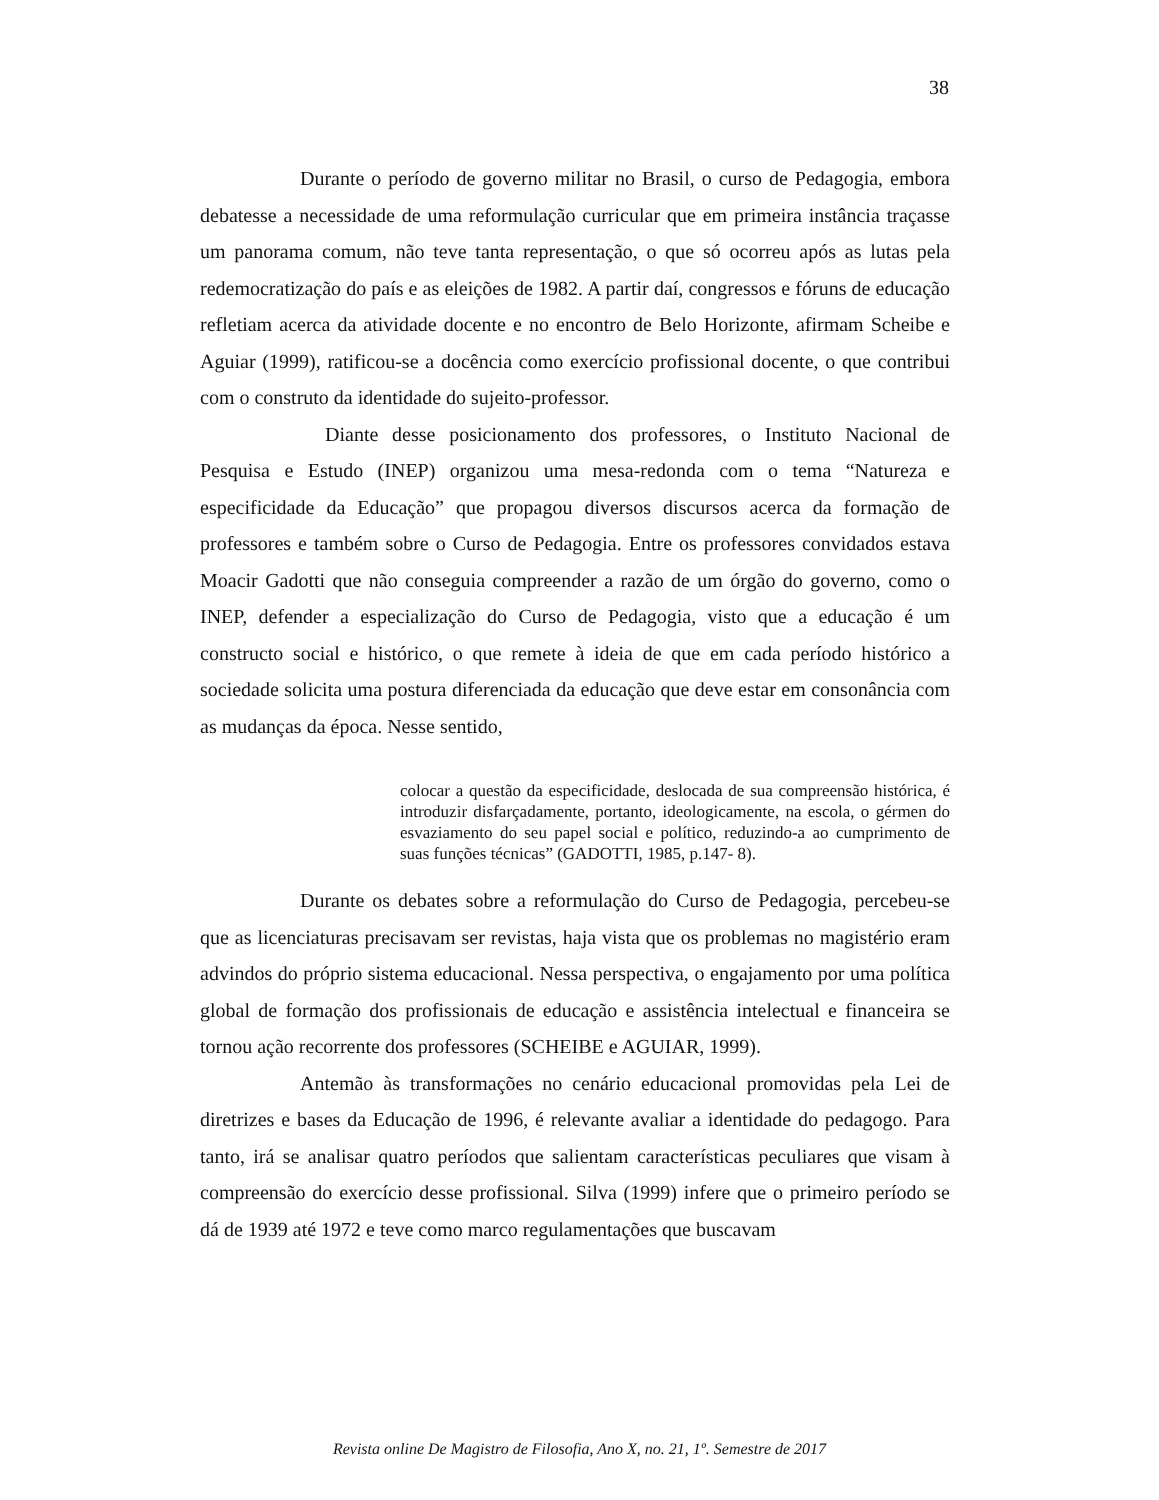38
Durante o período de governo militar no Brasil, o curso de Pedagogia, embora debatesse a necessidade de uma reformulação curricular que em primeira instância traçasse um panorama comum, não teve tanta representação, o que só ocorreu após as lutas pela redemocratização do país e as eleições de 1982. A partir daí, congressos e fóruns de educação refletiam acerca da atividade docente e no encontro de Belo Horizonte, afirmam Scheibe e Aguiar (1999), ratificou-se a docência como exercício profissional docente, o que contribui com o construto da identidade do sujeito-professor.
Diante desse posicionamento dos professores, o Instituto Nacional de Pesquisa e Estudo (INEP) organizou uma mesa-redonda com o tema “Natureza e especificidade da Educação” que propagou diversos discursos acerca da formação de professores e também sobre o Curso de Pedagogia. Entre os professores convidados estava Moacir Gadotti que não conseguia compreender a razão de um órgão do governo, como o INEP, defender a especialização do Curso de Pedagogia, visto que a educação é um constructo social e histórico, o que remete à ideia de que em cada período histórico a sociedade solicita uma postura diferenciada da educação que deve estar em consonância com as mudanças da época. Nesse sentido,
colocar a questão da especificidade, deslocada de sua compreensão histórica, é introduzir disfarçadamente, portanto, ideologicamente, na escola, o gérmen do esvaziamento do seu papel social e político, reduzindo-a ao cumprimento de suas funções técnicas” (GADOTTI, 1985, p.147- 8).
Durante os debates sobre a reformulação do Curso de Pedagogia, percebeu-se que as licenciaturas precisavam ser revistas, haja vista que os problemas no magistério eram advindos do próprio sistema educacional. Nessa perspectiva, o engajamento por uma política global de formação dos profissionais de educação e assistência intelectual e financeira se tornou ação recorrente dos professores (SCHEIBE e AGUIAR, 1999).
Antemão às transformações no cenário educacional promovidas pela Lei de diretrizes e bases da Educação de 1996, é relevante avaliar a identidade do pedagogo. Para tanto, irá se analisar quatro períodos que salientam características peculiares que visam à compreensão do exercício desse profissional. Silva (1999) infere que o primeiro período se dá de 1939 até 1972 e teve como marco regulamentações que buscavam
Revista online De Magistro de Filosofia, Ano X, no. 21, 1º. Semestre de 2017